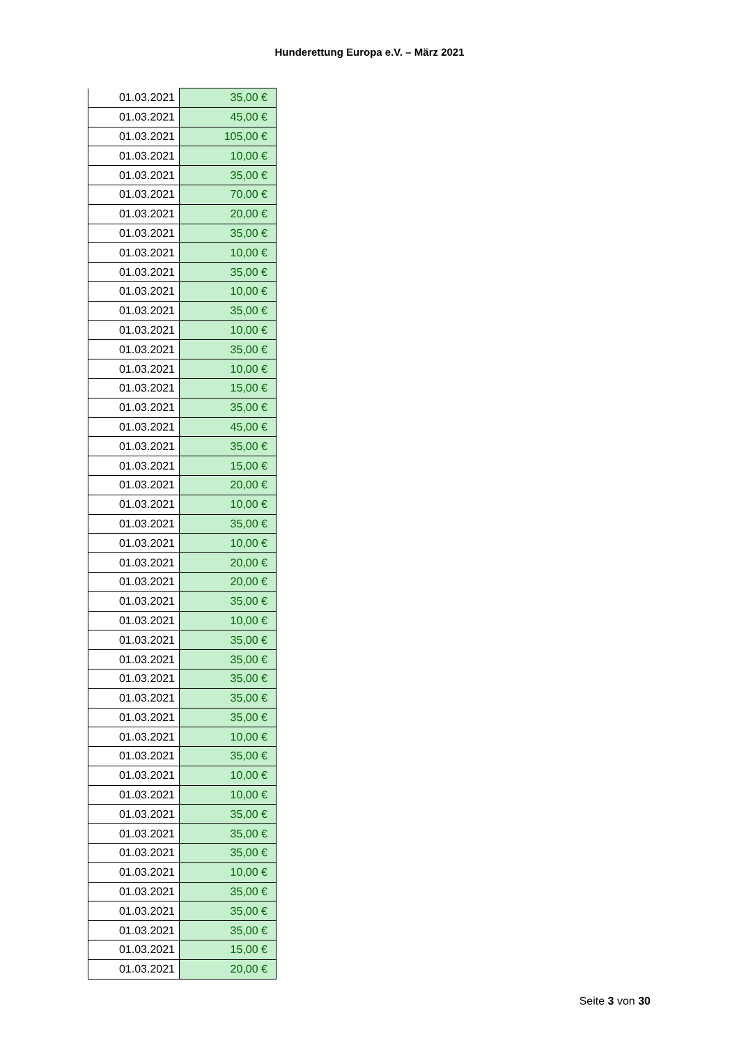Hunderettung Europa e.V. – März 2021
| 01.03.2021 | 35,00 € |
| 01.03.2021 | 45,00 € |
| 01.03.2021 | 105,00 € |
| 01.03.2021 | 10,00 € |
| 01.03.2021 | 35,00 € |
| 01.03.2021 | 70,00 € |
| 01.03.2021 | 20,00 € |
| 01.03.2021 | 35,00 € |
| 01.03.2021 | 10,00 € |
| 01.03.2021 | 35,00 € |
| 01.03.2021 | 10,00 € |
| 01.03.2021 | 35,00 € |
| 01.03.2021 | 10,00 € |
| 01.03.2021 | 35,00 € |
| 01.03.2021 | 10,00 € |
| 01.03.2021 | 15,00 € |
| 01.03.2021 | 35,00 € |
| 01.03.2021 | 45,00 € |
| 01.03.2021 | 35,00 € |
| 01.03.2021 | 15,00 € |
| 01.03.2021 | 20,00 € |
| 01.03.2021 | 10,00 € |
| 01.03.2021 | 35,00 € |
| 01.03.2021 | 10,00 € |
| 01.03.2021 | 20,00 € |
| 01.03.2021 | 20,00 € |
| 01.03.2021 | 35,00 € |
| 01.03.2021 | 10,00 € |
| 01.03.2021 | 35,00 € |
| 01.03.2021 | 35,00 € |
| 01.03.2021 | 35,00 € |
| 01.03.2021 | 35,00 € |
| 01.03.2021 | 35,00 € |
| 01.03.2021 | 10,00 € |
| 01.03.2021 | 35,00 € |
| 01.03.2021 | 10,00 € |
| 01.03.2021 | 10,00 € |
| 01.03.2021 | 35,00 € |
| 01.03.2021 | 35,00 € |
| 01.03.2021 | 35,00 € |
| 01.03.2021 | 10,00 € |
| 01.03.2021 | 35,00 € |
| 01.03.2021 | 35,00 € |
| 01.03.2021 | 35,00 € |
| 01.03.2021 | 15,00 € |
| 01.03.2021 | 20,00 € |
Seite 3 von 30